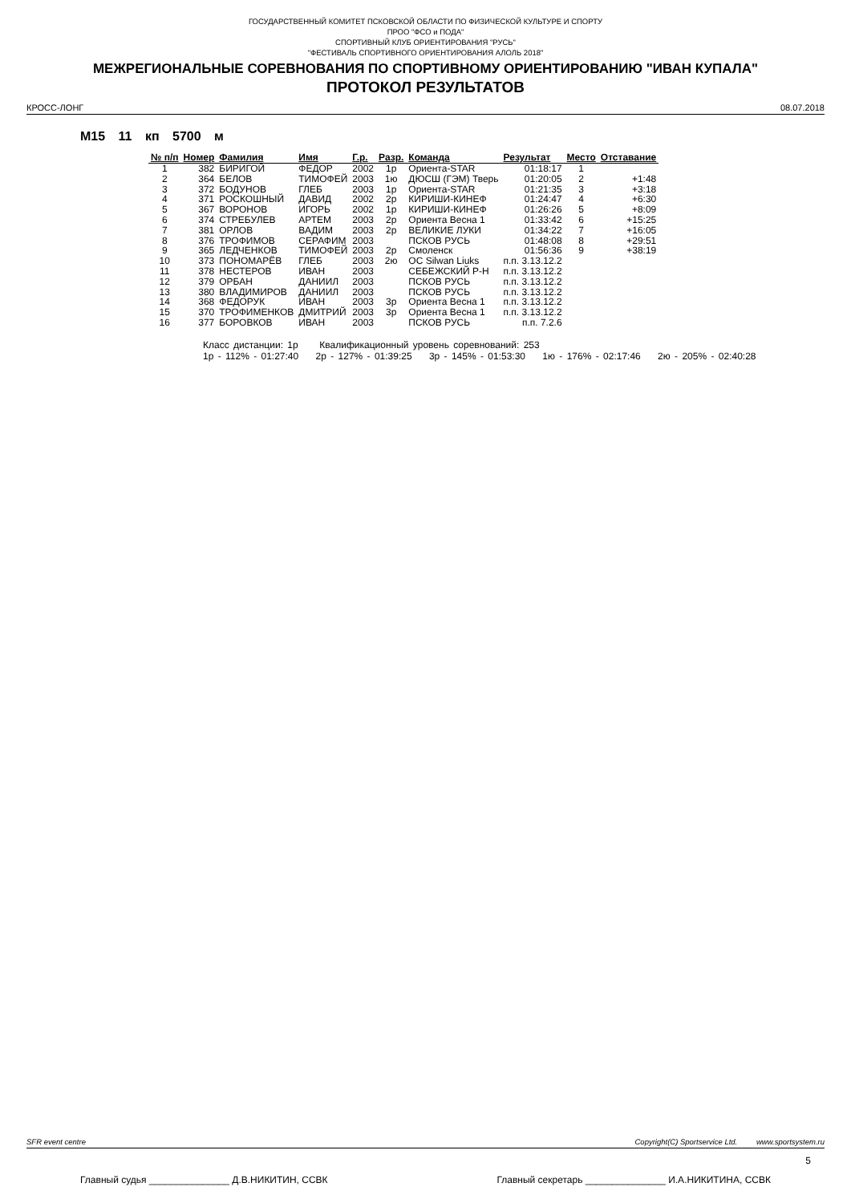ГОСУДАРСТВЕННЫЙ КОМИТЕТ ПСКОВСКОЙ ОБЛАСТИ ПО ФИЗИЧЕСКОЙ КУЛЬТУРЕ И СПОРТУ
ПРОО "ФСО и ПОДА"
СПОРТИВНЫЙ КЛУБ ОРИЕНТИРОВАНИЯ "РУСЬ"
"ФЕСТИВАЛЬ СПОРТИВНОГО ОРИЕНТИРОВАНИЯ АЛОЛЬ 2018"
МЕЖРЕГИОНАЛЬНЫЕ СОРЕВНОВАНИЯ ПО СПОРТИВНОМУ ОРИЕНТИРОВАНИЮ "ИВАН КУПАЛА"
ПРОТОКОЛ РЕЗУЛЬТАТОВ
КРОСС-ЛОНГ 08.07.2018
М15 11 кп 5700 м
| № п/п | Номер | Фамилия | Имя | Г.р. | Разр. | Команда | Результат | Место | Отставание |
| --- | --- | --- | --- | --- | --- | --- | --- | --- | --- |
| 1 | 382 | БИРИГОЙ | ФЕДОР | 2002 | 1р | Ориента-STAR | 01:18:17 | 1 | |
| 2 | 364 | БЕЛОВ | ТИМОФЕЙ | 2003 | 1ю | ДЮСШ (ГЭМ) Тверь | 01:20:05 | 2 | +1:48 |
| 3 | 372 | БОДУНОВ | ГЛЕБ | 2003 | 1р | Ориента-STAR | 01:21:35 | 3 | +3:18 |
| 4 | 371 | РОСКОШНЫЙ | ДАВИД | 2002 | 2р | КИРИШИ-КИНЕФ | 01:24:47 | 4 | +6:30 |
| 5 | 367 | ВОРОНОВ | ИГОРЬ | 2002 | 1р | КИРИШИ-КИНЕФ | 01:26:26 | 5 | +8:09 |
| 6 | 374 | СТРЕБУЛЕВ | АРТЕМ | 2003 | 2р | Ориента Весна 1 | 01:33:42 | 6 | +15:25 |
| 7 | 381 | ОРЛОВ | ВАДИМ | 2003 | 2р | ВЕЛИКИЕ ЛУКИ | 01:34:22 | 7 | +16:05 |
| 8 | 376 | ТРОФИМОВ | СЕРАФИМ | 2003 | | ПСКОВ РУСЬ | 01:48:08 | 8 | +29:51 |
| 9 | 365 | ЛЕДЧЕНКОВ | ТИМОФЕЙ | 2003 | 2р | Смоленск | 01:56:36 | 9 | +38:19 |
| 10 | 373 | ПОНОМАРЁВ | ГЛЕБ | 2003 | 2ю | OC Silwan Liuks | п.п. 3.13.12.2 | | |
| 11 | 378 | НЕСТЕРОВ | ИВАН | 2003 | | СЕБЕЖСКИЙ Р-Н | п.п. 3.13.12.2 | | |
| 12 | 379 | ОРБАН | ДАНИИЛ | 2003 | | ПСКОВ РУСЬ | п.п. 3.13.12.2 | | |
| 13 | 380 | ВЛАДИМИРОВ | ДАНИИЛ | 2003 | | ПСКОВ РУСЬ | п.п. 3.13.12.2 | | |
| 14 | 368 | ФЕДОРУК | ИВАН | 2003 | 3р | Ориента Весна 1 | п.п. 3.13.12.2 | | |
| 15 | 370 | ТРОФИМЕНКОВ | ДМИТРИЙ | 2003 | 3р | Ориента Весна 1 | п.п. 3.13.12.2 | | |
| 16 | 377 | БОРОВКОВ | ИВАН | 2003 | | ПСКОВ РУСЬ | п.п. 7.2.6 | | |
Класс дистанции: 1р Квалификационный уровень соревнований: 253
1р - 112% - 01:27:40 2р - 127% - 01:39:25 3р - 145% - 01:53:30 1ю - 176% - 02:17:46 2ю - 205% - 02:40:28
SFR event centre Copyright(C) Sportservice Ltd. www.sportsystem.ru
5
Главный судья _______________ Д.В.НИКИТИН, ССВК Главный секретарь _______________ И.А.НИКИТИНА, ССВК